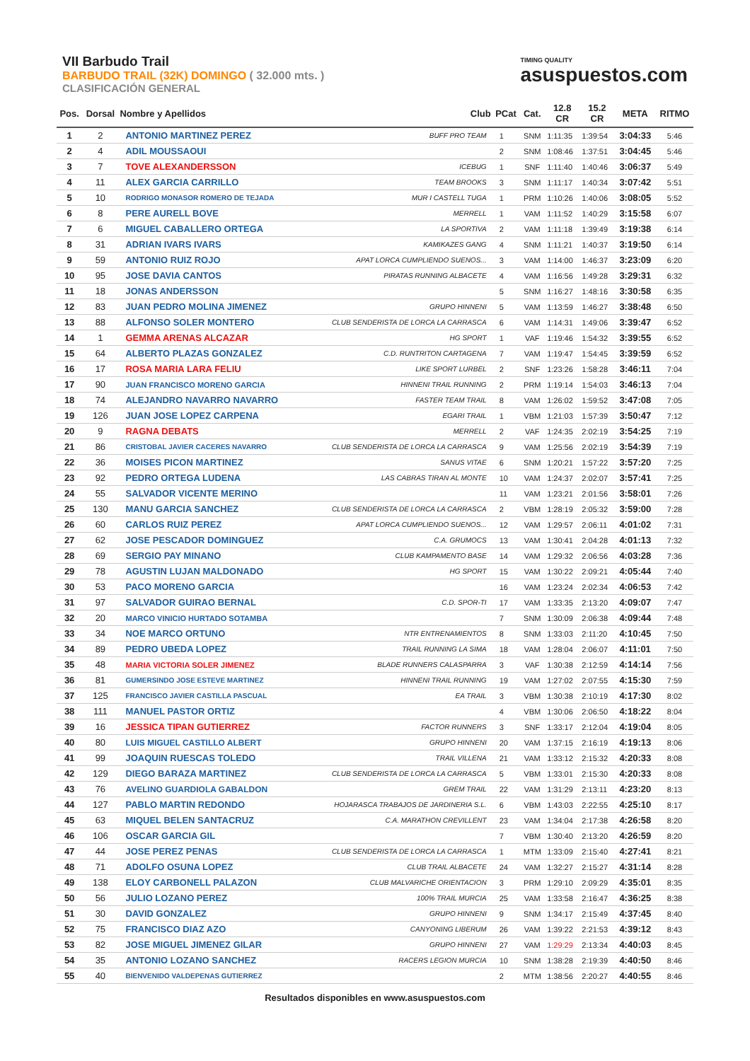VII Barbudo Trail
BARBUDO TRAIL (32K) DOMINGO ( 32.000 mts. )
CLASIFICACIÓN GENERAL
TIMING QUALITY
asuspuestos.com
| Pos. | Dorsal | Nombre y Apellidos | Club | PCat | Cat. | 12.8 CR | 15.2 CR | META | RITMO |
| --- | --- | --- | --- | --- | --- | --- | --- | --- | --- |
| 1 | 2 | ANTONIO MARTINEZ PEREZ | BUFF PRO TEAM | 1 | SNM | 1:11:35 | 1:39:54 | 3:04:33 | 5:46 |
| 2 | 4 | ADIL MOUSSAOUI | | 2 | SNM | 1:08:46 | 1:37:51 | 3:04:45 | 5:46 |
| 3 | 7 | TOVE ALEXANDERSSON | ICEBUG | 1 | SNF | 1:11:40 | 1:40:46 | 3:06:37 | 5:49 |
| 4 | 11 | ALEX GARCIA CARRILLO | TEAM BROOKS | 3 | SNM | 1:11:17 | 1:40:34 | 3:07:42 | 5:51 |
| 5 | 10 | RODRIGO MONASOR ROMERO DE TEJADA | MUR I CASTELL TUGA | 1 | PRM | 1:10:26 | 1:40:06 | 3:08:05 | 5:52 |
| 6 | 8 | PERE AURELL BOVE | MERRELL | 1 | VAM | 1:11:52 | 1:40:29 | 3:15:58 | 6:07 |
| 7 | 6 | MIGUEL CABALLERO ORTEGA | LA SPORTIVA | 2 | VAM | 1:11:18 | 1:39:49 | 3:19:38 | 6:14 |
| 8 | 31 | ADRIAN IVARS IVARS | KAMIKAZES GANG | 4 | SNM | 1:11:21 | 1:40:37 | 3:19:50 | 6:14 |
| 9 | 59 | ANTONIO RUIZ ROJO | APAT LORCA CUMPLIENDO SUENOS... | 3 | VAM | 1:14:00 | 1:46:37 | 3:23:09 | 6:20 |
| 10 | 95 | JOSE DAVIA CANTOS | PIRATAS RUNNING ALBACETE | 4 | VAM | 1:16:56 | 1:49:28 | 3:29:31 | 6:32 |
| 11 | 18 | JONAS ANDERSSON | | 5 | SNM | 1:16:27 | 1:48:16 | 3:30:58 | 6:35 |
| 12 | 83 | JUAN PEDRO MOLINA JIMENEZ | GRUPO HINNENI | 5 | VAM | 1:13:59 | 1:46:27 | 3:38:48 | 6:50 |
| 13 | 88 | ALFONSO SOLER MONTERO | CLUB SENDERISTA DE LORCA LA CARRASCA | 6 | VAM | 1:14:31 | 1:49:06 | 3:39:47 | 6:52 |
| 14 | 1 | GEMMA ARENAS ALCAZAR | HG SPORT | 1 | VAF | 1:19:46 | 1:54:32 | 3:39:55 | 6:52 |
| 15 | 64 | ALBERTO PLAZAS GONZALEZ | C.D. RUNTRITON CARTAGENA | 7 | VAM | 1:19:47 | 1:54:45 | 3:39:59 | 6:52 |
| 16 | 17 | ROSA MARIA LARA FELIU | LIKE SPORT LURBEL | 2 | SNF | 1:23:26 | 1:58:28 | 3:46:11 | 7:04 |
| 17 | 90 | JUAN FRANCISCO MORENO GARCIA | HINNENI TRAIL RUNNING | 2 | PRM | 1:19:14 | 1:54:03 | 3:46:13 | 7:04 |
| 18 | 74 | ALEJANDRO NAVARRO NAVARRO | FASTER TEAM TRAIL | 8 | VAM | 1:26:02 | 1:59:52 | 3:47:08 | 7:05 |
| 19 | 126 | JUAN JOSE LOPEZ CARPENA | EGARI TRAIL | 1 | VBM | 1:21:03 | 1:57:39 | 3:50:47 | 7:12 |
| 20 | 9 | RAGNA DEBATS | MERRELL | 2 | VAF | 1:24:35 | 2:02:19 | 3:54:25 | 7:19 |
| 21 | 86 | CRISTOBAL JAVIER CACERES NAVARRO | CLUB SENDERISTA DE LORCA LA CARRASCA | 9 | VAM | 1:25:56 | 2:02:19 | 3:54:39 | 7:19 |
| 22 | 36 | MOISES PICON MARTINEZ | SANUS VITAE | 6 | SNM | 1:20:21 | 1:57:22 | 3:57:20 | 7:25 |
| 23 | 92 | PEDRO ORTEGA LUDENA | LAS CABRAS TIRAN AL MONTE | 10 | VAM | 1:24:37 | 2:02:07 | 3:57:41 | 7:25 |
| 24 | 55 | SALVADOR VICENTE MERINO | | 11 | VAM | 1:23:21 | 2:01:56 | 3:58:01 | 7:26 |
| 25 | 130 | MANU GARCIA SANCHEZ | CLUB SENDERISTA DE LORCA LA CARRASCA | 2 | VBM | 1:28:19 | 2:05:32 | 3:59:00 | 7:28 |
| 26 | 60 | CARLOS RUIZ PEREZ | APAT LORCA CUMPLIENDO SUENOS... | 12 | VAM | 1:29:57 | 2:06:11 | 4:01:02 | 7:31 |
| 27 | 62 | JOSE PESCADOR DOMINGUEZ | C.A. GRUMOCS | 13 | VAM | 1:30:41 | 2:04:28 | 4:01:13 | 7:32 |
| 28 | 69 | SERGIO PAY MINANO | CLUB KAMPAMENTO BASE | 14 | VAM | 1:29:32 | 2:06:56 | 4:03:28 | 7:36 |
| 29 | 78 | AGUSTIN LUJAN MALDONADO | HG SPORT | 15 | VAM | 1:30:22 | 2:09:21 | 4:05:44 | 7:40 |
| 30 | 53 | PACO MORENO GARCIA | | 16 | VAM | 1:23:24 | 2:02:34 | 4:06:53 | 7:42 |
| 31 | 97 | SALVADOR GUIRAO BERNAL | C.D. SPOR-TI | 17 | VAM | 1:33:35 | 2:13:20 | 4:09:07 | 7:47 |
| 32 | 20 | MARCO VINICIO HURTADO SOTAMBA | | 7 | SNM | 1:30:09 | 2:06:38 | 4:09:44 | 7:48 |
| 33 | 34 | NOE MARCO ORTUNO | NTR ENTRENAMIENTOS | 8 | SNM | 1:33:03 | 2:11:20 | 4:10:45 | 7:50 |
| 34 | 89 | PEDRO UBEDA LOPEZ | TRAIL RUNNING LA SIMA | 18 | VAM | 1:28:04 | 2:06:07 | 4:11:01 | 7:50 |
| 35 | 48 | MARIA VICTORIA SOLER JIMENEZ | BLADE RUNNERS CALASPARRA | 3 | VAF | 1:30:38 | 2:12:59 | 4:14:14 | 7:56 |
| 36 | 81 | GUMERSINDO JOSE ESTEVE MARTINEZ | HINNENI TRAIL RUNNING | 19 | VAM | 1:27:02 | 2:07:55 | 4:15:30 | 7:59 |
| 37 | 125 | FRANCISCO JAVIER CASTILLA PASCUAL | EA TRAIL | 3 | VBM | 1:30:38 | 2:10:19 | 4:17:30 | 8:02 |
| 38 | 111 | MANUEL PASTOR ORTIZ | | 4 | VBM | 1:30:06 | 2:06:50 | 4:18:22 | 8:04 |
| 39 | 16 | JESSICA TIPAN GUTIERREZ | FACTOR RUNNERS | 3 | SNF | 1:33:17 | 2:12:04 | 4:19:04 | 8:05 |
| 40 | 80 | LUIS MIGUEL CASTILLO ALBERT | GRUPO HINNENI | 20 | VAM | 1:37:15 | 2:16:19 | 4:19:13 | 8:06 |
| 41 | 99 | JOAQUIN RUESCAS TOLEDO | TRAIL VILLENA | 21 | VAM | 1:33:12 | 2:15:32 | 4:20:33 | 8:08 |
| 42 | 129 | DIEGO BARAZA MARTINEZ | CLUB SENDERISTA DE LORCA LA CARRASCA | 5 | VBM | 1:33:01 | 2:15:30 | 4:20:33 | 8:08 |
| 43 | 76 | AVELINO GUARDIOLA GABALDON | GREM TRAIL | 22 | VAM | 1:31:29 | 2:13:11 | 4:23:20 | 8:13 |
| 44 | 127 | PABLO MARTIN REDONDO | HOJARASCA TRABAJOS DE JARDINERIA S.L. | 6 | VBM | 1:43:03 | 2:22:55 | 4:25:10 | 8:17 |
| 45 | 63 | MIQUEL BELEN SANTACRUZ | C.A. MARATHON CREVILLENT | 23 | VAM | 1:34:04 | 2:17:38 | 4:26:58 | 8:20 |
| 46 | 106 | OSCAR GARCIA GIL | | 7 | VBM | 1:30:40 | 2:13:20 | 4:26:59 | 8:20 |
| 47 | 44 | JOSE PEREZ PENAS | CLUB SENDERISTA DE LORCA LA CARRASCA | 1 | MTM | 1:33:09 | 2:15:40 | 4:27:41 | 8:21 |
| 48 | 71 | ADOLFO OSUNA LOPEZ | CLUB TRAIL ALBACETE | 24 | VAM | 1:32:27 | 2:15:27 | 4:31:14 | 8:28 |
| 49 | 138 | ELOY CARBONELL PALAZON | CLUB MALVARICHE ORIENTACION | 3 | PRM | 1:29:10 | 2:09:29 | 4:35:01 | 8:35 |
| 50 | 56 | JULIO LOZANO PEREZ | 100% TRAIL MURCIA | 25 | VAM | 1:33:58 | 2:16:47 | 4:36:25 | 8:38 |
| 51 | 30 | DAVID GONZALEZ | GRUPO HINNENI | 9 | SNM | 1:34:17 | 2:15:49 | 4:37:45 | 8:40 |
| 52 | 75 | FRANCISCO DIAZ AZO | CANYONING LIBERUM | 26 | VAM | 1:39:22 | 2:21:53 | 4:39:12 | 8:43 |
| 53 | 82 | JOSE MIGUEL JIMENEZ GILAR | GRUPO HINNENI | 27 | VAM | 1:29:29 | 2:13:34 | 4:40:03 | 8:45 |
| 54 | 35 | ANTONIO LOZANO SANCHEZ | RACERS LEGION MURCIA | 10 | SNM | 1:38:28 | 2:19:39 | 4:40:50 | 8:46 |
| 55 | 40 | BIENVENIDO VALDEPENAS GUTIERREZ | | 2 | MTM | 1:38:56 | 2:20:27 | 4:40:55 | 8:46 |
Resultados disponibles en www.asuspuestos.com